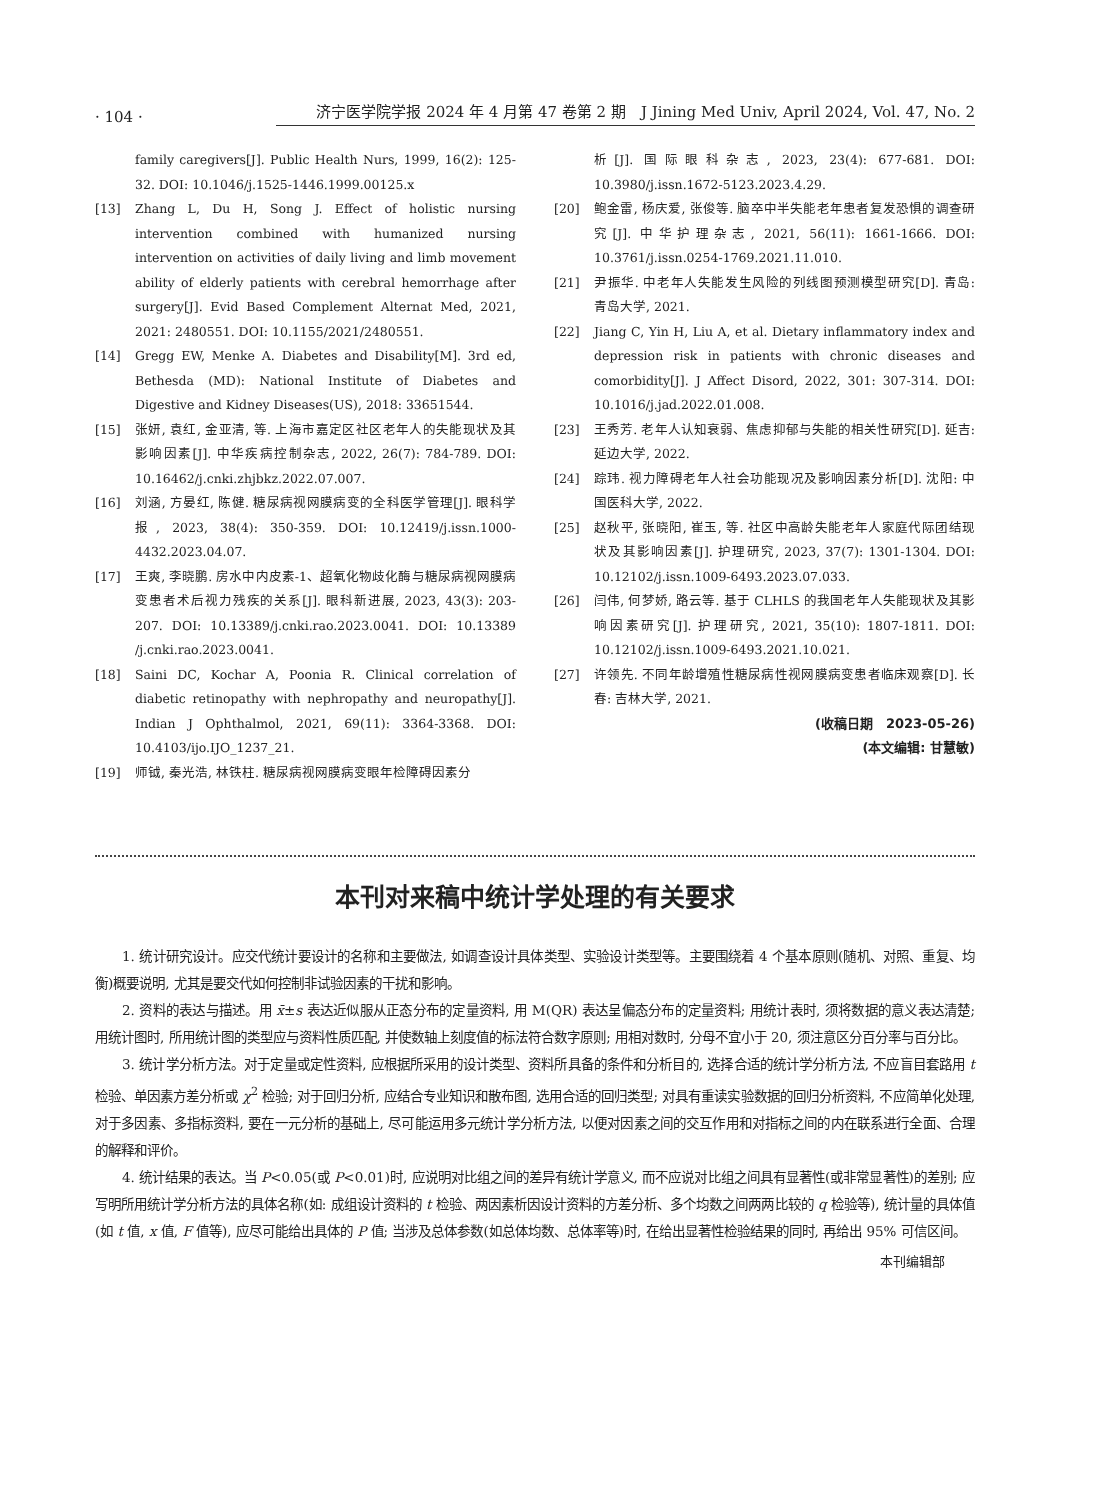· 104 · 济宁医学院学报 2024 年 4 月第 47 卷第 2 期　J Jining Med Univ, April 2024, Vol. 47, No. 2
family caregivers[J]. Public Health Nurs, 1999, 16(2): 125-32. DOI: 10.1046/j.1525-1446.1999.00125.x
[13] Zhang L, Du H, Song J. Effect of holistic nursing intervention combined with humanized nursing intervention on activities of daily living and limb movement ability of elderly patients with cerebral hemorrhage after surgery[J]. Evid Based Complement Alternat Med, 2021, 2021: 2480551. DOI: 10.1155/2021/2480551.
[14] Gregg EW, Menke A. Diabetes and Disability[M]. 3rd ed, Bethesda (MD): National Institute of Diabetes and Digestive and Kidney Diseases(US), 2018: 33651544.
[15] 张妍, 袁红, 金亚清, 等. 上海市嘉定区社区老年人的失能现状及其影响因素[J]. 中华疾病控制杂志, 2022, 26(7): 784-789. DOI: 10.16462/j.cnki.zhjbkz.2022.07.007.
[16] 刘涵, 方晏红, 陈健. 糖尿病视网膜病变的全科医学管理[J]. 眼科学报, 2023, 38(4): 350-359. DOI: 10.12419/j.issn.1000-4432.2023.04.07.
[17] 王爽, 李晓鹏. 房水中内皮素-1、超氧化物歧化酶与糖尿病视网膜病变患者术后视力残疾的关系[J]. 眼科新进展, 2023, 43(3): 203-207. DOI: 10.13389/j.cnki.rao.2023.0041. DOI: 10.13389 /j.cnki.rao.2023.0041.
[18] Saini DC, Kochar A, Poonia R. Clinical correlation of diabetic retinopathy with nephropathy and neuropathy[J]. Indian J Ophthalmol, 2021, 69(11): 3364-3368. DOI: 10.4103/ijo.IJO_1237_21.
[19] 师钺, 秦光浩, 林铁柱. 糖尿病视网膜病变眼年检障碍因素分
析[J]. 国际眼科杂志, 2023, 23(4): 677-681. DOI: 10.3980/j.issn.1672-5123.2023.4.29.
[20] 鲍金雷, 杨庆爱, 张俊等. 脑卒中半失能老年患者复发恐惧的调查研究[J]. 中华护理杂志, 2021, 56(11): 1661-1666. DOI: 10.3761/j.issn.0254-1769.2021.11.010.
[21] 尹振华. 中老年人失能发生风险的列线图预测模型研究[D]. 青岛: 青岛大学, 2021.
[22] Jiang C, Yin H, Liu A, et al. Dietary inflammatory index and depression risk in patients with chronic diseases and comorbidity[J]. J Affect Disord, 2022, 301: 307-314. DOI: 10.1016/j.jad.2022.01.008.
[23] 王秀芳. 老年人认知衰弱、焦虑抑郁与失能的相关性研究[D]. 延吉: 延边大学, 2022.
[24] 踪玮. 视力障碍老年人社会功能现况及影响因素分析[D]. 沈阳: 中国医科大学, 2022.
[25] 赵秋平, 张晓阳, 崔玉, 等. 社区中高龄失能老年人家庭代际团结现状及其影响因素[J]. 护理研究, 2023, 37(7): 1301-1304. DOI: 10.12102/j.issn.1009-6493.2023.07.033.
[26] 闫伟, 何梦娇, 路云等. 基于 CLHLS 的我国老年人失能现状及其影响因素研究[J]. 护理研究, 2021, 35(10): 1807-1811. DOI: 10.12102/j.issn.1009-6493.2021.10.021.
[27] 许领先. 不同年龄增殖性糖尿病性视网膜病变患者临床观察[D]. 长春: 吉林大学, 2021.
(收稿日期　2023-05-26)
(本文编辑: 甘慧敏)
本刊对来稿中统计学处理的有关要求
1. 统计研究设计。应交代统计要设计的名称和主要做法, 如调查设计具体类型、实验设计类型等。主要围绕着 4 个基本原则(随机、对照、重复、均衡)概要说明, 尤其是要交代如何控制非试验因素的干扰和影响。
2. 资料的表达与描述。用 x̄±s 表达近似服从正态分布的定量资料, 用 M(QR) 表达呈偏态分布的定量资料; 用统计表时, 须将数据的意义表达清楚; 用统计图时, 所用统计图的类型应与资料性质匹配, 并使数轴上刻度值的标法符合数字原则; 用相对数时, 分母不宜小于 20, 须注意区分百分率与百分比。
3. 统计学分析方法。对于定量或定性资料, 应根据所采用的设计类型、资料所具备的条件和分析目的, 选择合适的统计学分析方法, 不应盲目套路用 t 检验、单因素方差分析或 χ<sup>2</sup> 检验; 对于回归分析, 应结合专业知识和散布图, 选用合适的回归类型; 对具有重读实验数据的回归分析资料, 不应简单化处理, 对于多因素、多指标资料, 要在一元分析的基础上, 尽可能运用多元统计学分析方法, 以便对因素之间的交互作用和对指标之间的内在联系进行全面、合理的解释和评价。
4. 统计结果的表达。当 P<0.05(或 P<0.01)时, 应说明对比组之间的差异有统计学意义, 而不应说对比组之间具有显著性(或非常显著性)的差别; 应写明所用统计学分析方法的具体名称(如: 成组设计资料的 t 检验、两因素析因设计资料的方差分析、多个均数之间两两比较的 q 检验等), 统计量的具体值(如 t 值, x 值, F 值等), 应尽可能给出具体的 P 值; 当涉及总体参数(如总体均数、总体率等)时, 在给出显著性检验结果的同时, 再给出 95% 可信区间。
本刊编辑部